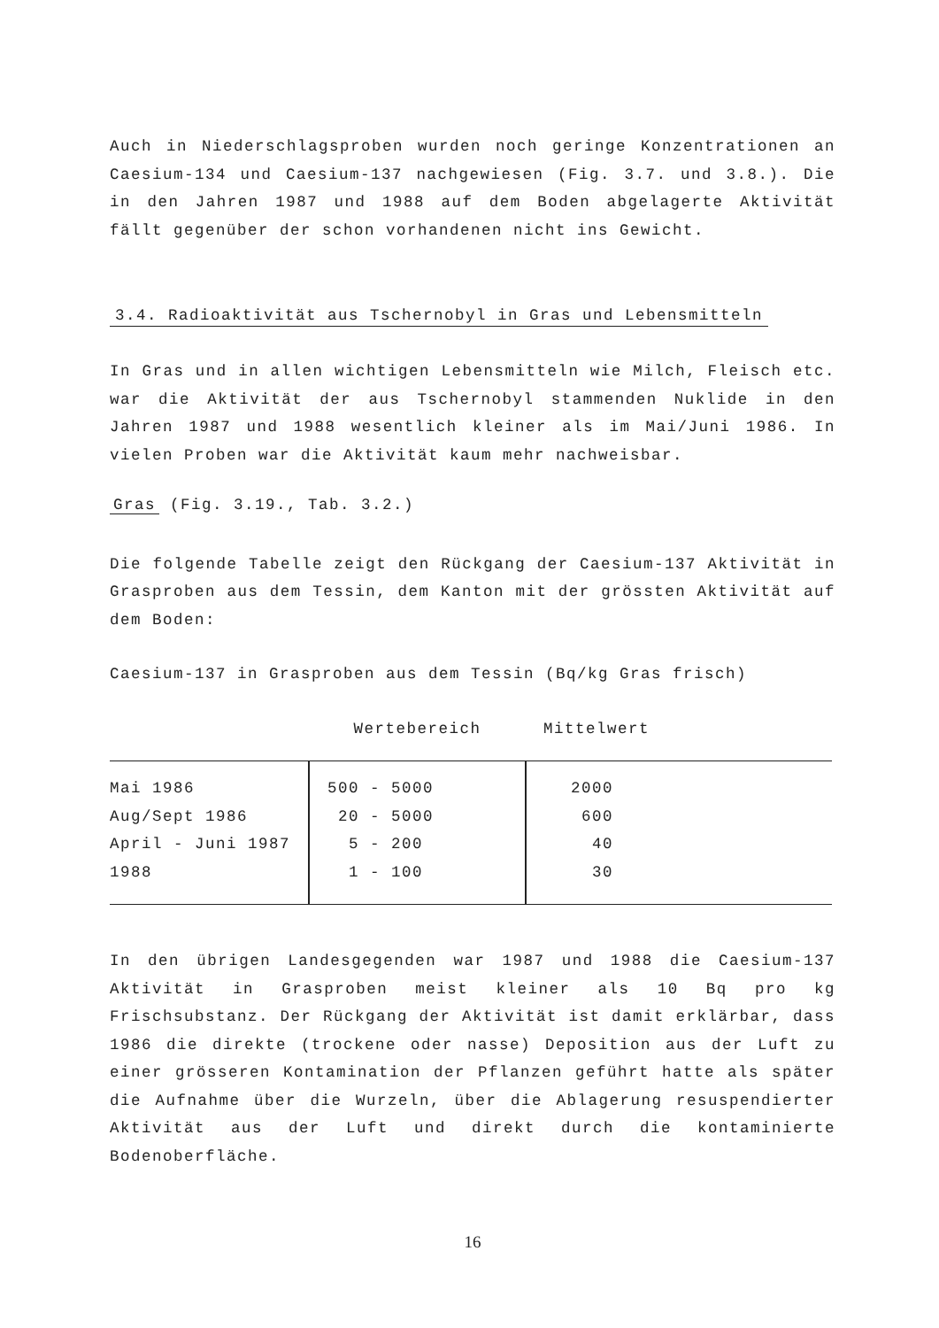Auch in Niederschlagsproben wurden noch geringe Konzentrationen an Caesium-134 und Caesium-137 nachgewiesen (Fig. 3.7. und 3.8.). Die in den Jahren 1987 und 1988 auf dem Boden abgelagerte Aktivität fällt gegenüber der schon vorhandenen nicht ins Gewicht.
3.4. Radioaktivität aus Tschernobyl in Gras und Lebensmitteln
In Gras und in allen wichtigen Lebensmitteln wie Milch, Fleisch etc. war die Aktivität der aus Tschernobyl stammenden Nuklide in den Jahren 1987 und 1988 wesentlich kleiner als im Mai/Juni 1986. In vielen Proben war die Aktivität kaum mehr nachweisbar.
Gras (Fig. 3.19., Tab. 3.2.)
Die folgende Tabelle zeigt den Rückgang der Caesium-137 Aktivität in Grasproben aus dem Tessin, dem Kanton mit der grössten Aktivität auf dem Boden:
Caesium-137 in Grasproben aus dem Tessin (Bq/kg Gras frisch)
| | Wertebereich | Mittelwert |
| --- | --- | --- |
| Mai 1986 | 500 - 5000 | 2000 |
| Aug/Sept 1986 | 20 - 5000 | 600 |
| April - Juni 1987 | 5 - 200 | 40 |
| 1988 | 1 - 100 | 30 |
In den übrigen Landesgegenden war 1987 und 1988 die Caesium-137 Aktivität in Grasproben meist kleiner als 10 Bq pro kg Frischsubstanz. Der Rückgang der Aktivität ist damit erklärbar, dass 1986 die direkte (trockene oder nasse) Deposition aus der Luft zu einer grösseren Kontamination der Pflanzen geführt hatte als später die Aufnahme über die Wurzeln, über die Ablagerung resuspendierter Aktivität aus der Luft und direkt durch die kontaminierte Bodenoberfläche.
16